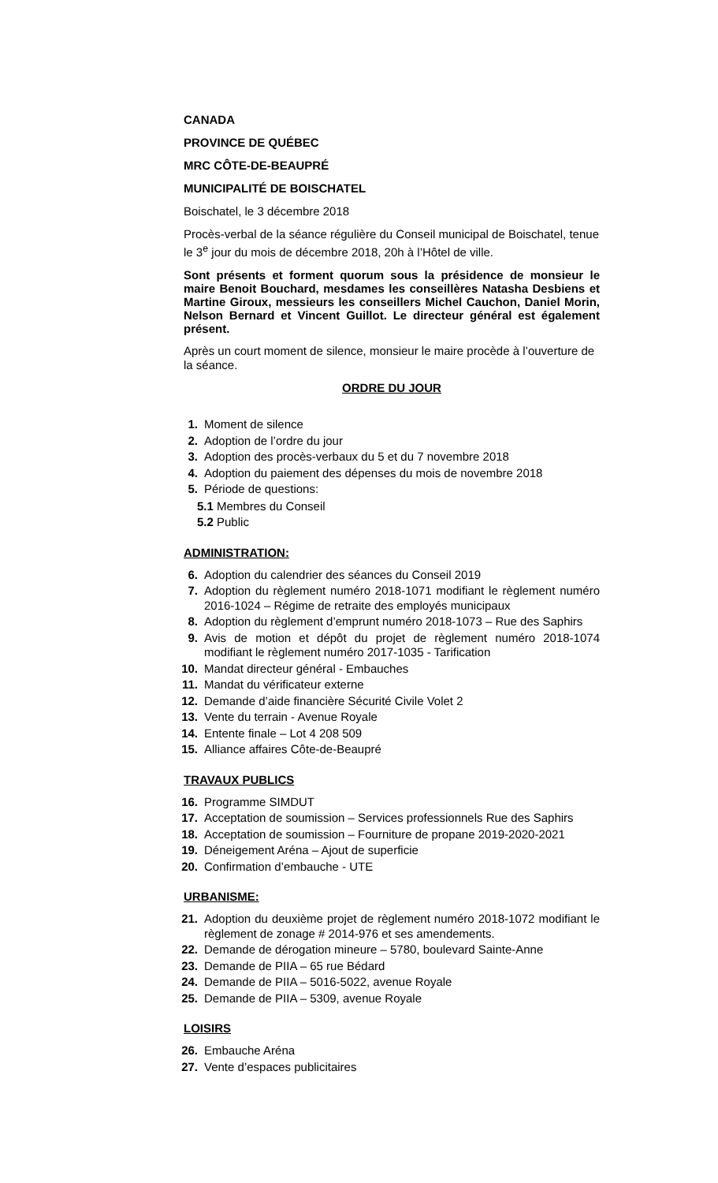CANADA
PROVINCE DE QUÉBEC
MRC CÔTE-DE-BEAUPRÉ
MUNICIPALITÉ DE BOISCHATEL
Boischatel, le 3 décembre 2018
Procès-verbal de la séance régulière du Conseil municipal de Boischatel, tenue le 3<sup>e</sup> jour du mois de décembre 2018, 20h à l’Hôtel de ville.
Sont présents et forment quorum sous la présidence de monsieur le maire Benoit Bouchard, mesdames les conseillères Natasha Desbiens et Martine Giroux, messieurs les conseillers Michel Cauchon, Daniel Morin, Nelson Bernard et Vincent Guillot. Le directeur général est également présent.
Après un court moment de silence, monsieur le maire procède à l’ouverture de la séance.
ORDRE DU JOUR
1. Moment de silence
2. Adoption de l’ordre du jour
3. Adoption des procès-verbaux du 5 et du 7 novembre 2018
4. Adoption du paiement des dépenses du mois de novembre 2018
5. Période de questions:
5.1 Membres du Conseil
5.2 Public
ADMINISTRATION:
6. Adoption du calendrier des séances du Conseil 2019
7. Adoption du règlement numéro 2018-1071 modifiant le règlement numéro 2016-1024 – Régime de retraite des employés municipaux
8. Adoption du règlement d’emprunt numéro 2018-1073 – Rue des Saphirs
9. Avis de motion et dépôt du projet de règlement numéro 2018-1074 modifiant le règlement numéro 2017-1035 - Tarification
10. Mandat directeur général - Embauches
11. Mandat du vérificateur externe
12. Demande d’aide financière Sécurité Civile Volet 2
13. Vente du terrain - Avenue Royale
14. Entente finale – Lot 4 208 509
15. Alliance affaires Côte-de-Beaupré
TRAVAUX PUBLICS
16. Programme SIMDUT
17. Acceptation de soumission – Services professionnels Rue des Saphirs
18. Acceptation de soumission – Fourniture de propane 2019-2020-2021
19. Déneigement Aréna – Ajout de superficie
20. Confirmation d’embauche - UTE
URBANISME:
21. Adoption du deuxième projet de règlement numéro 2018-1072 modifiant le règlement de zonage # 2014-976 et ses amendements.
22. Demande de dérogation mineure – 5780, boulevard Sainte-Anne
23. Demande de PIIA – 65 rue Bédard
24. Demande de PIIA – 5016-5022, avenue Royale
25. Demande de PIIA – 5309, avenue Royale
LOISIRS
26. Embauche Aréna
27. Vente d’espaces publicitaires